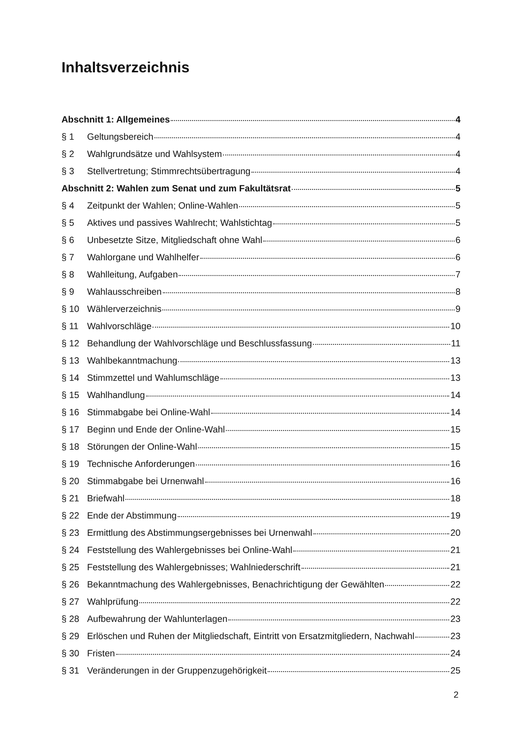Inhaltsverzeichnis
Abschnitt 1: Allgemeines 4
§ 1 Geltungsbereich 4
§ 2 Wahlgrundsätze und Wahlsystem 4
§ 3 Stellvertretung; Stimmrechtsübertragung 4
Abschnitt 2: Wahlen zum Senat und zum Fakultätsrat 5
§ 4 Zeitpunkt der Wahlen; Online-Wahlen 5
§ 5 Aktives und passives Wahlrecht; Wahlstichtag 5
§ 6 Unbesetzte Sitze, Mitgliedschaft ohne Wahl 6
§ 7 Wahlorgane und Wahlhelfer 6
§ 8 Wahlleitung, Aufgaben 7
§ 9 Wahlausschreiben 8
§ 10 Wählerverzeichnis 9
§ 11 Wahlvorschläge 10
§ 12 Behandlung der Wahlvorschläge und Beschlussfassung 11
§ 13 Wahlbekanntmachung 13
§ 14 Stimmzettel und Wahlumschläge 13
§ 15 Wahlhandlung 14
§ 16 Stimmabgabe bei Online-Wahl 14
§ 17 Beginn und Ende der Online-Wahl 15
§ 18 Störungen der Online-Wahl 15
§ 19 Technische Anforderungen 16
§ 20 Stimmabgabe bei Urnenwahl 16
§ 21 Briefwahl 18
§ 22 Ende der Abstimmung 19
§ 23 Ermittlung des Abstimmungsergebnisses bei Urnenwahl 20
§ 24 Feststellung des Wahlergebnisses bei Online-Wahl 21
§ 25 Feststellung des Wahlergebnisses; Wahlniederschrift 21
§ 26 Bekanntmachung des Wahlergebnisses, Benachrichtigung der Gewählten 22
§ 27 Wahlprüfung 22
§ 28 Aufbewahrung der Wahlunterlagen 23
§ 29 Erlöschen und Ruhen der Mitgliedschaft, Eintritt von Ersatzmitgliedern, Nachwahl 23
§ 30 Fristen 24
§ 31 Veränderungen in der Gruppenzugehörigkeit 25
2